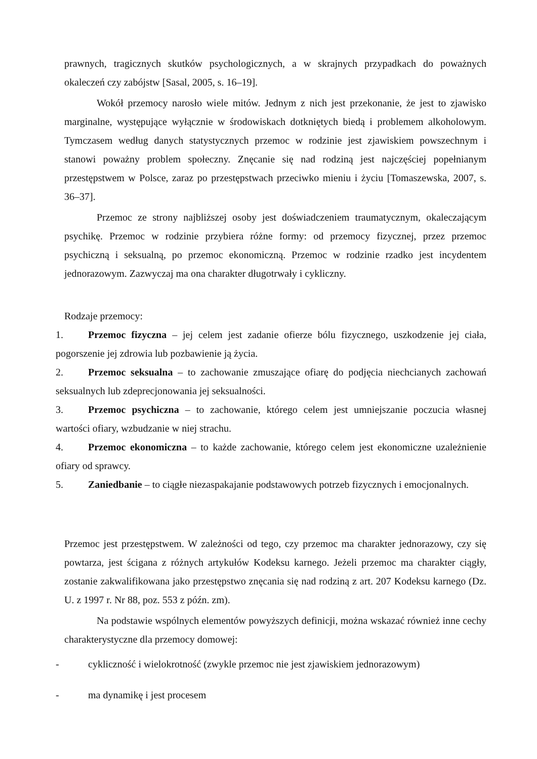prawnych, tragicznych skutków psychologicznych, a w skrajnych przypadkach do poważnych okaleczeń czy zabójstw [Sasal, 2005, s. 16–19].
Wokół przemocy narosło wiele mitów. Jednym z nich jest przekonanie, że jest to zjawisko marginalne, występujące wyłącznie w środowiskach dotkniętych biedą i problemem alkoholowym. Tymczasem według danych statystycznych przemoc w rodzinie jest zjawiskiem powszechnym i stanowi poważny problem społeczny. Znęcanie się nad rodziną jest najczęściej popełnianym przestępstwem w Polsce, zaraz po przestępstwach przeciwko mieniu i życiu [Tomaszewska, 2007, s. 36–37].
Przemoc ze strony najbliższej osoby jest doświadczeniem traumatycznym, okaleczającym psychikę. Przemoc w rodzinie przybiera różne formy: od przemocy fizycznej, przez przemoc psychiczną i seksualną, po przemoc ekonomiczną. Przemoc w rodzinie rzadko jest incydentem jednorazowym. Zazwyczaj ma ona charakter długotrwały i cykliczny.
Rodzaje przemocy:
1. Przemoc fizyczna – jej celem jest zadanie ofierze bólu fizycznego, uszkodzenie jej ciała, pogorszenie jej zdrowia lub pozbawienie ją życia.
2. Przemoc seksualna – to zachowanie zmuszające ofiarę do podjęcia niechcianych zachowań seksualnych lub zdeprecjonowania jej seksualności.
3. Przemoc psychiczna – to zachowanie, którego celem jest umniejszanie poczucia własnej wartości ofiary, wzbudzanie w niej strachu.
4. Przemoc ekonomiczna – to każde zachowanie, którego celem jest ekonomiczne uzależnienie ofiary od sprawcy.
5. Zaniedbanie – to ciągłe niezaspakajanie podstawowych potrzeb fizycznych i emocjonalnych.
Przemoc jest przestępstwem. W zależności od tego, czy przemoc ma charakter jednorazowy, czy się powtarza, jest ścigana z różnych artykułów Kodeksu karnego. Jeżeli przemoc ma charakter ciągły, zostanie zakwalifikowana jako przestępstwo znęcania się nad rodziną z art. 207 Kodeksu karnego (Dz. U. z 1997 r. Nr 88, poz. 553 z późn. zm).
Na podstawie wspólnych elementów powyższych definicji, można wskazać również inne cechy charakterystyczne dla przemocy domowej:
- cykliczność i wielokrotność (zwykle przemoc nie jest zjawiskiem jednorazowym)
- ma dynamikę i jest procesem